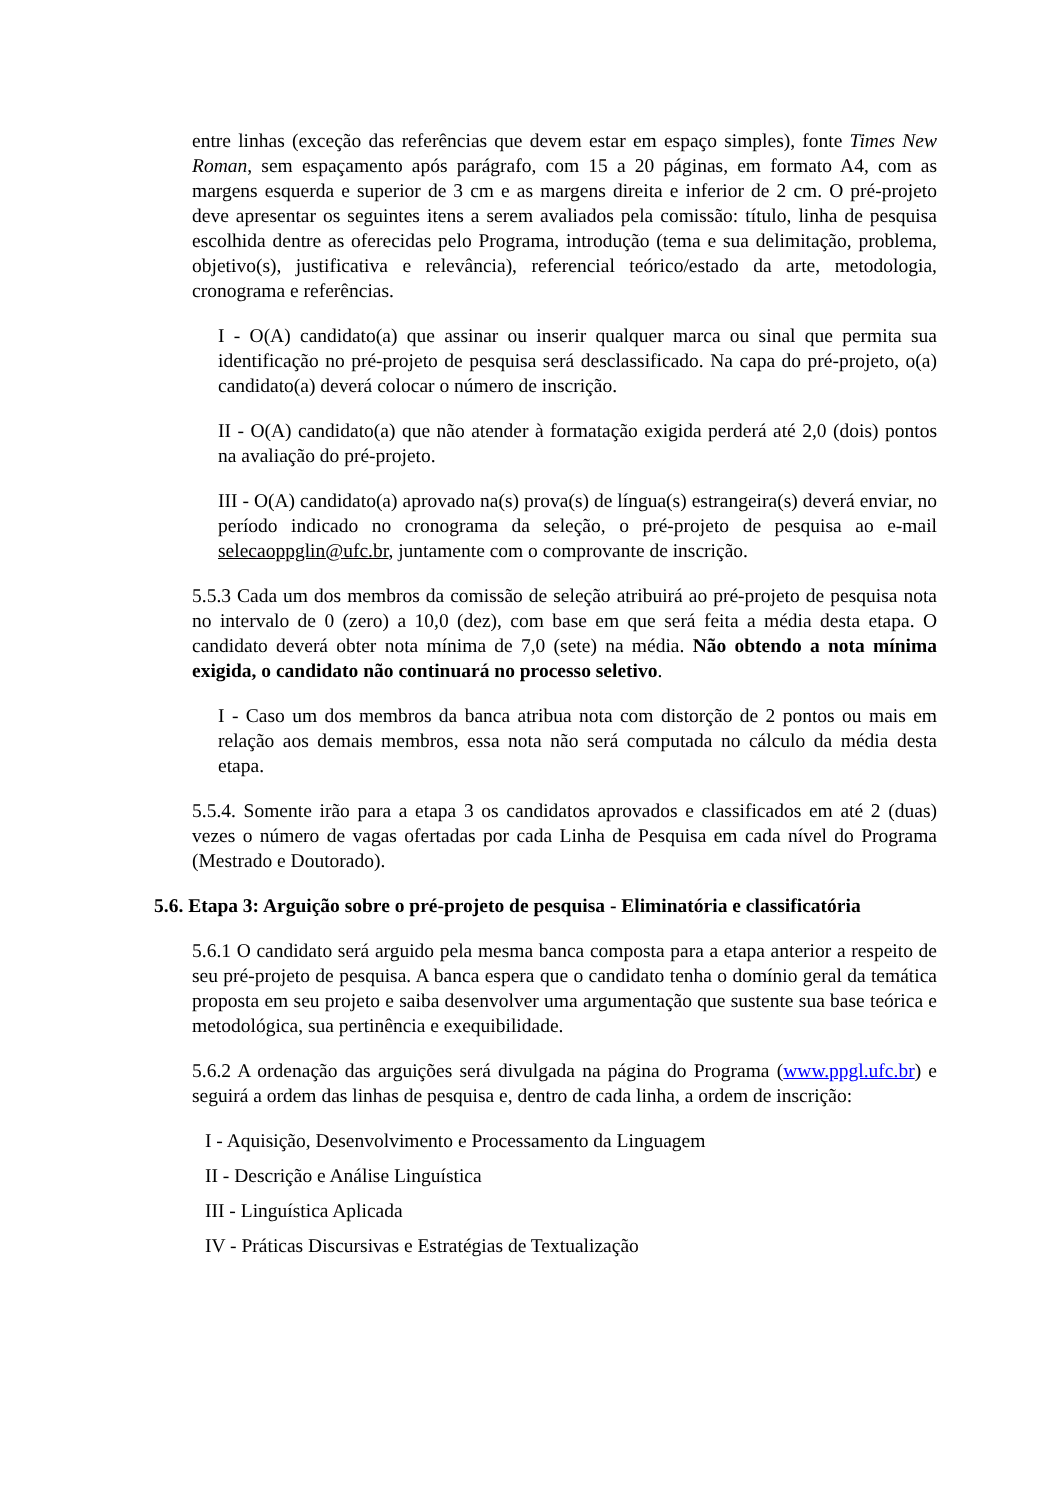entre linhas (exceção das referências que devem estar em espaço simples), fonte Times New Roman, sem espaçamento após parágrafo, com 15 a 20 páginas, em formato A4, com as margens esquerda e superior de 3 cm e as margens direita e inferior de 2 cm. O pré-projeto deve apresentar os seguintes itens a serem avaliados pela comissão: título, linha de pesquisa escolhida dentre as oferecidas pelo Programa, introdução (tema e sua delimitação, problema, objetivo(s), justificativa e relevância), referencial teórico/estado da arte, metodologia, cronograma e referências.
I - O(A) candidato(a) que assinar ou inserir qualquer marca ou sinal que permita sua identificação no pré-projeto de pesquisa será desclassificado. Na capa do pré-projeto, o(a) candidato(a) deverá colocar o número de inscrição.
II - O(A) candidato(a) que não atender à formatação exigida perderá até 2,0 (dois) pontos na avaliação do pré-projeto.
III - O(A) candidato(a) aprovado na(s) prova(s) de língua(s) estrangeira(s) deverá enviar, no período indicado no cronograma da seleção, o pré-projeto de pesquisa ao e-mail selecaoppglin@ufc.br, juntamente com o comprovante de inscrição.
5.5.3 Cada um dos membros da comissão de seleção atribuirá ao pré-projeto de pesquisa nota no intervalo de 0 (zero) a 10,0 (dez), com base em que será feita a média desta etapa. O candidato deverá obter nota mínima de 7,0 (sete) na média. Não obtendo a nota mínima exigida, o candidato não continuará no processo seletivo.
I - Caso um dos membros da banca atribua nota com distorção de 2 pontos ou mais em relação aos demais membros, essa nota não será computada no cálculo da média desta etapa.
5.5.4. Somente irão para a etapa 3 os candidatos aprovados e classificados em até 2 (duas) vezes o número de vagas ofertadas por cada Linha de Pesquisa em cada nível do Programa (Mestrado e Doutorado).
5.6. Etapa 3: Arguição sobre o pré-projeto de pesquisa - Eliminatória e classificatória
5.6.1 O candidato será arguido pela mesma banca composta para a etapa anterior a respeito de seu pré-projeto de pesquisa. A banca espera que o candidato tenha o domínio geral da temática proposta em seu projeto e saiba desenvolver uma argumentação que sustente sua base teórica e metodológica, sua pertinência e exequibilidade.
5.6.2 A ordenação das arguições será divulgada na página do Programa (www.ppgl.ufc.br) e seguirá a ordem das linhas de pesquisa e, dentro de cada linha, a ordem de inscrição:
I - Aquisição, Desenvolvimento e Processamento da Linguagem
II - Descrição e Análise Linguística
III - Linguística Aplicada
IV - Práticas Discursivas e Estratégias de Textualização